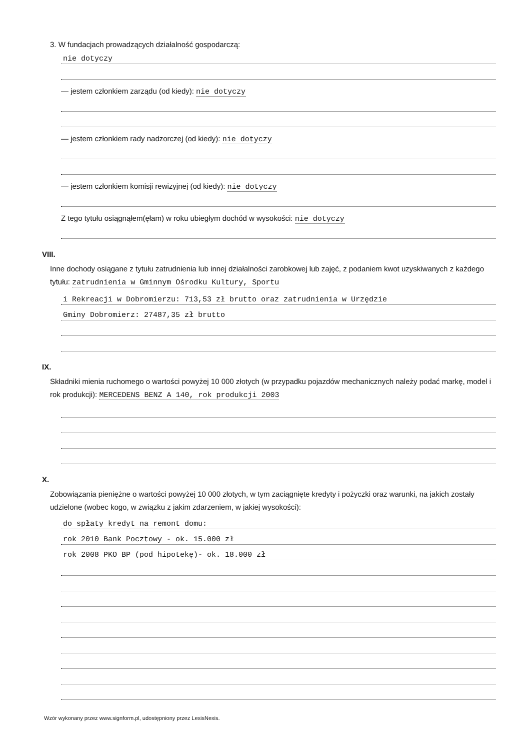3. W fundacjach prowadzących działalność gospodarczą:
nie dotyczy
— jestem członkiem zarządu (od kiedy): nie dotyczy
— jestem członkiem rady nadzorczej (od kiedy): nie dotyczy
— jestem członkiem komisji rewizyjnej (od kiedy): nie dotyczy
Z tego tytułu osiągnąłem(ęłam) w roku ubiegłym dochód w wysokości: nie dotyczy
VIII.
Inne dochody osiągane z tytułu zatrudnienia lub innej działalności zarobkowej lub zajęć, z podaniem kwot uzyskiwanych z każdego tytułu: zatrudnienia w Gminnym Ośrodku Kultury, Sportu
i Rekreacji w Dobromierzu: 713,53 zł brutto oraz zatrudnienia w Urzędzie
Gminy Dobromierz: 27487,35 zł brutto
IX.
Składniki mienia ruchomego o wartości powyżej 10 000 złotych (w przypadku pojazdów mechanicznych należy podać markę, model i rok produkcji): MERCEDENS BENZ A 140, rok produkcji 2003
X.
Zobowiązania pieniężne o wartości powyżej 10 000 złotych, w tym zaciągnięte kredyty i pożyczki oraz warunki, na jakich zostały udzielone (wobec kogo, w związku z jakim zdarzeniem, w jakiej wysokości):
do spłaty kredyt na remont domu:
rok 2010 Bank Pocztowy - ok. 15.000 zł
rok 2008 PKO BP (pod hipotekę)- ok. 18.000 zł
Wzór wykonany przez www.signform.pl, udostępniony przez LexisNexis.